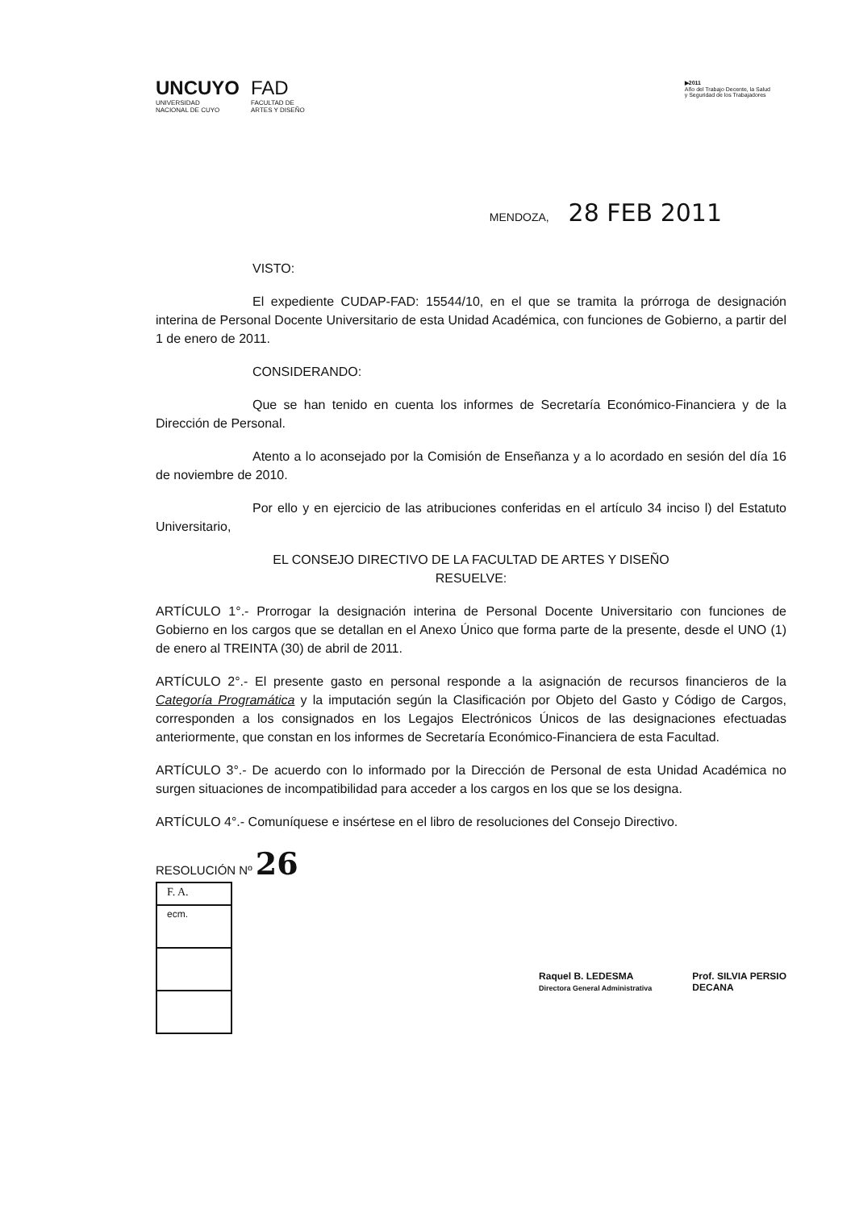UNCUYO
UNIVERSIDAD
NACIONAL DE CUYO
FAD
FACULTAD DE
ARTES Y DISEÑO
▶2011
Año del Trabajo Decente, la Salud
y Seguridad de los Trabajadores
MENDOZA, 28 FEB 2011
VISTO:
El expediente CUDAP-FAD: 15544/10, en el que se tramita la prórroga de designación interina de Personal Docente Universitario de esta Unidad Académica, con funciones de Gobierno, a partir del 1 de enero de 2011.
CONSIDERANDO:
Que se han tenido en cuenta los informes de Secretaría Económico-Financiera y de la Dirección de Personal.
Atento a lo aconsejado por la Comisión de Enseñanza y a lo acordado en sesión del día 16 de noviembre de 2010.
Por ello y en ejercicio de las atribuciones conferidas en el artículo 34 inciso l) del Estatuto Universitario,
EL CONSEJO DIRECTIVO DE LA FACULTAD DE ARTES Y DISEÑO
RESUELVE:
ARTÍCULO 1°.- Prorrogar la designación interina de Personal Docente Universitario con funciones de Gobierno en los cargos que se detallan en el Anexo Único que forma parte de la presente, desde el UNO (1) de enero al TREINTA (30) de abril de 2011.
ARTÍCULO 2°.- El presente gasto en personal responde a la asignación de recursos financieros de la Categoría Programática y la imputación según la Clasificación por Objeto del Gasto y Código de Cargos, corresponden a los consignados en los Legajos Electrónicos Únicos de las designaciones efectuadas anteriormente, que constan en los informes de Secretaría Económico-Financiera de esta Facultad.
ARTÍCULO 3°.- De acuerdo con lo informado por la Dirección de Personal de esta Unidad Académica no surgen situaciones de incompatibilidad para acceder a los cargos en los que se los designa.
ARTÍCULO 4°.- Comuníquese e insértese en el libro de resoluciones del Consejo Directivo.
RESOLUCIÓN Nº 26
| F. A. |
| ecm. |
Raquel B. LEDESMA
Directora General Administrativa
Prof. SILVIA PERSIO
DECANA